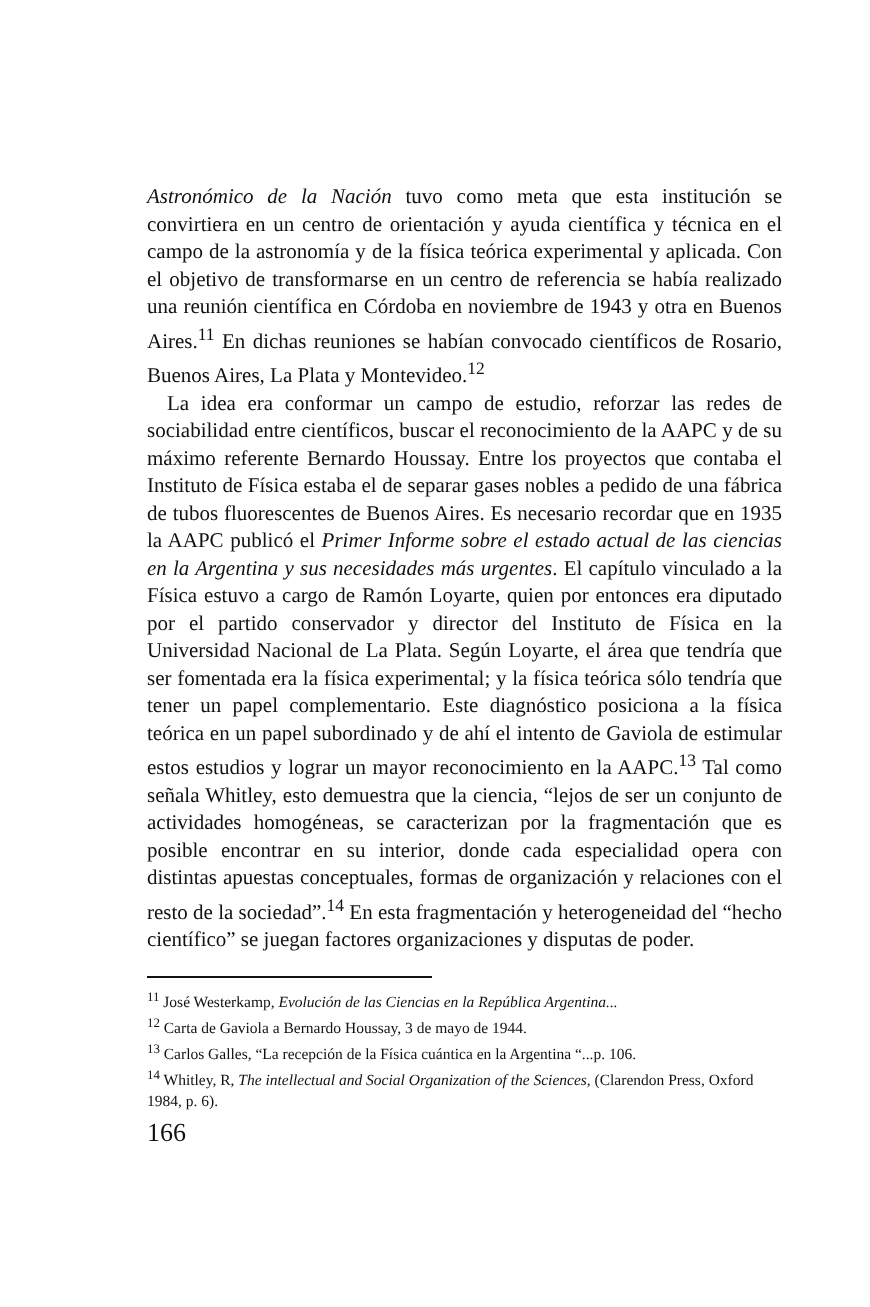Astronómico de la Nación tuvo como meta que esta institución se convirtiera en un centro de orientación y ayuda científica y técnica en el campo de la astronomía y de la física teórica experimental y aplicada. Con el objetivo de transformarse en un centro de referencia se había realizado una reunión científica en Córdoba en noviembre de 1943 y otra en Buenos Aires.<sup>11</sup> En dichas reuniones se habían convocado científicos de Rosario, Buenos Aires, La Plata y Montevideo.<sup>12</sup>
La idea era conformar un campo de estudio, reforzar las redes de sociabilidad entre científicos, buscar el reconocimiento de la AAPC y de su máximo referente Bernardo Houssay. Entre los proyectos que contaba el Instituto de Física estaba el de separar gases nobles a pedido de una fábrica de tubos fluorescentes de Buenos Aires. Es necesario recordar que en 1935 la AAPC publicó el Primer Informe sobre el estado actual de las ciencias en la Argentina y sus necesidades más urgentes. El capítulo vinculado a la Física estuvo a cargo de Ramón Loyarte, quien por entonces era diputado por el partido conservador y director del Instituto de Física en la Universidad Nacional de La Plata. Según Loyarte, el área que tendría que ser fomentada era la física experimental; y la física teórica sólo tendría que tener un papel complementario. Este diagnóstico posiciona a la física teórica en un papel subordinado y de ahí el intento de Gaviola de estimular estos estudios y lograr un mayor reconocimiento en la AAPC.<sup>13</sup> Tal como señala Whitley, esto demuestra que la ciencia, “lejos de ser un conjunto de actividades homogéneas, se caracterizan por la fragmentación que es posible encontrar en su interior, donde cada especialidad opera con distintas apuestas conceptuales, formas de organización y relaciones con el resto de la sociedad”.<sup>14</sup> En esta fragmentación y heterogeneidad del “hecho científico” se juegan factores organizaciones y disputas de poder.
<sup>11</sup> José Westerkamp, Evolución de las Ciencias en la República Argentina...
<sup>12</sup> Carta de Gaviola a Bernardo Houssay, 3 de mayo de 1944.
<sup>13</sup> Carlos Galles, “La recepción de la Física cuántica en la Argentina “...p. 106.
<sup>14</sup> Whitley, R, The intellectual and Social Organization of the Sciences, (Clarendon Press, Oxford 1984, p. 6).
166